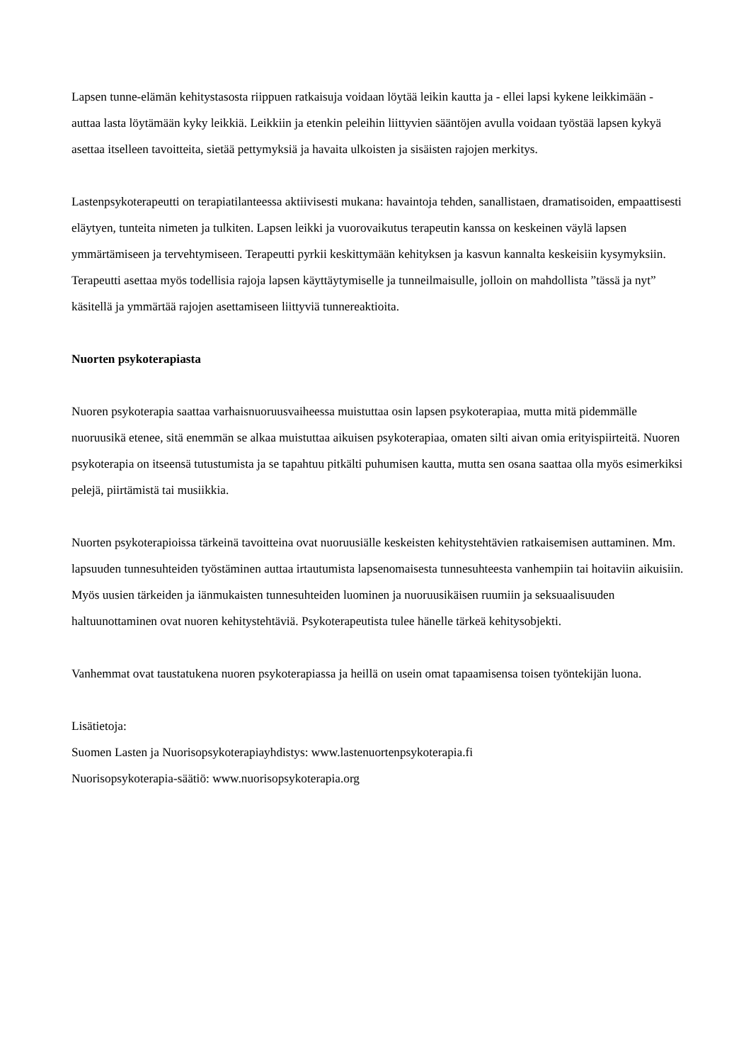Lapsen tunne-elämän kehitystasosta riippuen ratkaisuja voidaan löytää leikin kautta ja - ellei lapsi kykene leikkimään - auttaa lasta löytämään kyky leikkiä. Leikkiin ja etenkin peleihin liittyvien sääntöjen avulla voidaan työstää lapsen kykyä asettaa itselleen tavoitteita, sietää pettymyksiä ja havaita ulkoisten ja sisäisten rajojen merkitys.
Lastenpsykoterapeutti on terapiatilanteessa aktiivisesti mukana: havaintoja tehden, sanallistaen, dramatisoiden, empaattisesti eläytyen, tunteita nimeten ja tulkiten. Lapsen leikki ja vuorovaikutus terapeutin kanssa on keskeinen väylä lapsen ymmärtämiseen ja tervehtymiseen. Terapeutti pyrkii keskittymään kehityksen ja kasvun kannalta keskeisiin kysymyksiin. Terapeutti asettaa myös todellisia rajoja lapsen käyttäytymiselle ja tunneilmaisulle, jolloin on mahdollista ”tässä ja nyt” käsitellä ja ymmärtää rajojen asettamiseen liittyviä tunnereaktioita.
Nuorten psykoterapiasta
Nuoren psykoterapia saattaa varhaisnuoruusvaiheessa muistuttaa osin lapsen psykoterapiaa, mutta mitä pidemmälle nuoruusikä etenee, sitä enemmän se alkaa muistuttaa aikuisen psykoterapiaa, omaten silti aivan omia erityispiirteitä. Nuoren psykoterapia on itseensä tutustumista ja se tapahtuu pitkälti puhumisen kautta, mutta sen osana saattaa olla myös esimerkiksi pelejä, piirtämistä tai musiikkia.
Nuorten psykoterapioissa tärkeinä tavoitteina ovat nuoruusiälle keskeisten kehitystehtävien ratkaisemisen auttaminen. Mm. lapsuuden tunnesuhteiden työstäminen auttaa irtautumista lapsenomaisesta tunnesuhteesta vanhempiin tai hoitaviin aikuisiin. Myös uusien tärkeiden ja iänmukaisten tunnesuhteiden luominen ja nuoruusikäisen ruumiin ja seksuaalisuuden haltuunottaminen ovat nuoren kehitystehtäviä. Psykoterapeutista tulee hänelle tärkeä kehitysobjekti.
Vanhemmat ovat taustatukena nuoren psykoterapiassa ja heillä on usein omat tapaamisensa toisen työntekijän luona.
Lisätietoja:
Suomen Lasten ja Nuorisopsykoterapiayhdistys: www.lastenuortenpsykoterapia.fi
Nuorisopsykoterapia-säätiö: www.nuorisopsykoterapia.org